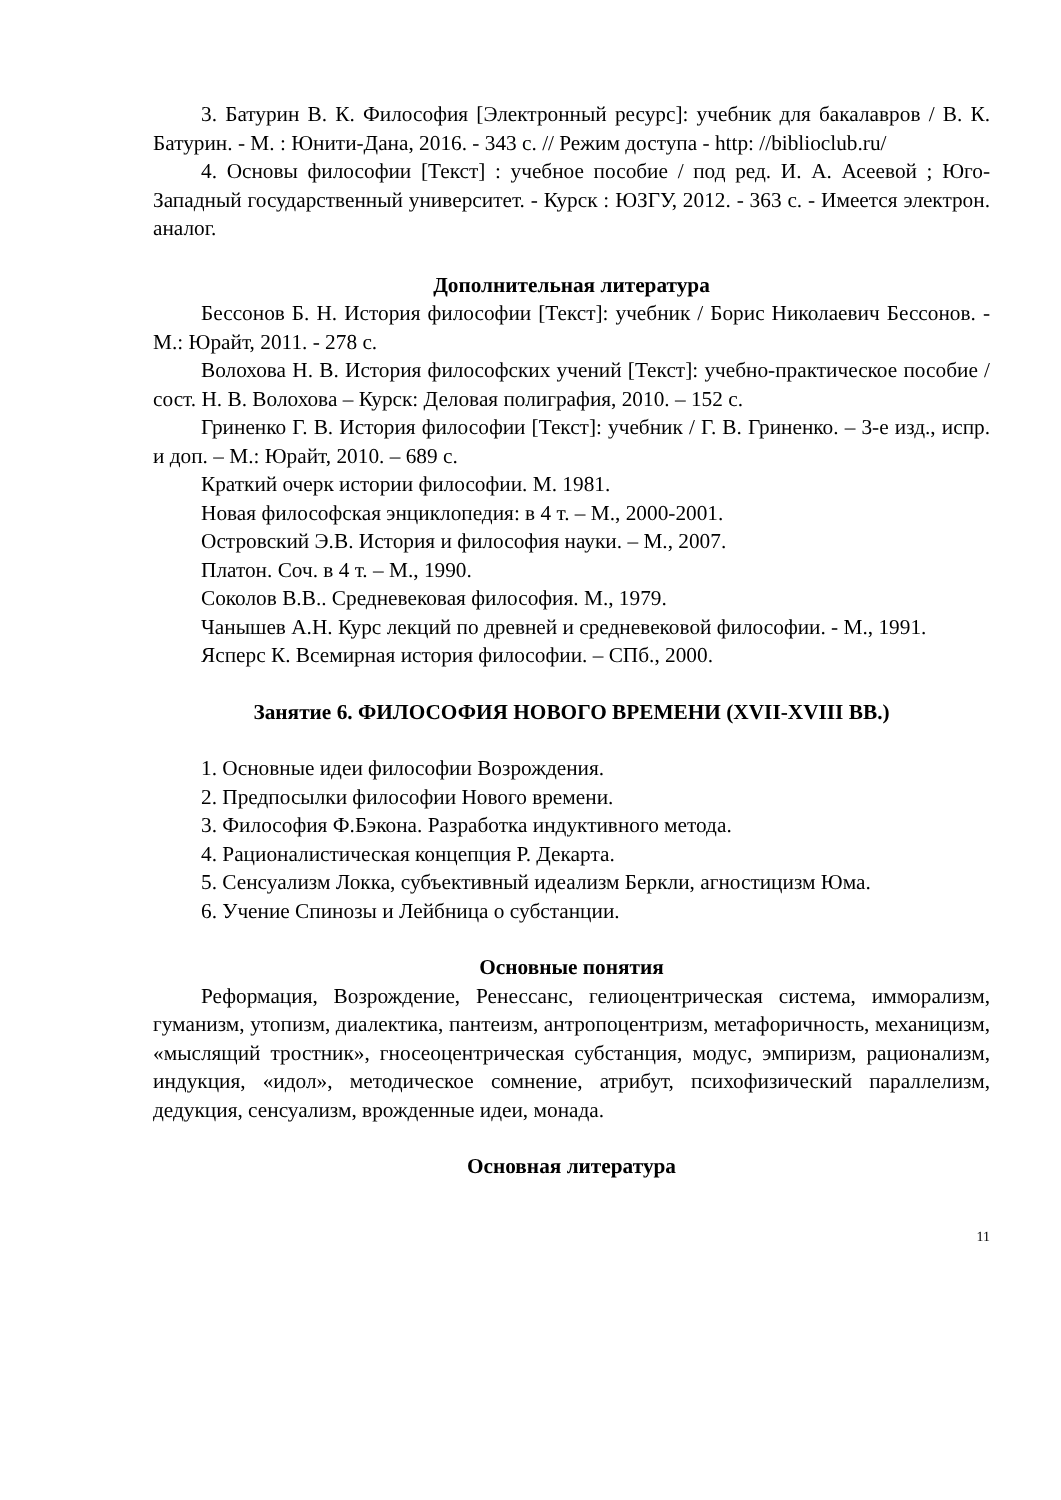3. Батурин В. К. Философия [Электронный ресурс]: учебник для бакалавров / В. К. Батурин. - М. : Юнити-Дана, 2016. - 343 с. // Режим доступа - http: //biblioclub.ru/
4. Основы философии [Текст] : учебное пособие / под ред. И. А. Асеевой ; Юго-Западный государственный университет. - Курск : ЮЗГУ, 2012. - 363 с. - Имеется электрон. аналог.
Дополнительная литература
Бессонов Б. Н. История философии [Текст]: учебник / Борис Николаевич Бессонов. - М.: Юрайт, 2011. - 278 с.
Волохова Н. В. История философских учений [Текст]: учебно-практическое пособие / сост. Н. В. Волохова – Курск: Деловая полиграфия, 2010. – 152 с.
Гриненко Г. В. История философии [Текст]: учебник / Г. В. Гриненко. – 3-е изд., испр. и доп. – М.: Юрайт, 2010. – 689 с.
Краткий очерк истории философии. М. 1981.
Новая философская энциклопедия: в 4 т. – М., 2000-2001.
Островский Э.В. История и философия науки. – М., 2007.
Платон. Соч. в 4 т. – М., 1990.
Соколов В.В.. Средневековая философия. М., 1979.
Чанышев А.Н. Курс лекций по древней и средневековой философии. - М., 1991.
Ясперс К. Всемирная история философии. – СПб., 2000.
Занятие 6. ФИЛОСОФИЯ НОВОГО ВРЕМЕНИ (XVII-XVIII ВВ.)
1. Основные идеи философии Возрождения.
2. Предпосылки философии Нового времени.
3. Философия Ф.Бэкона. Разработка индуктивного метода.
4. Рационалистическая концепция Р. Декарта.
5. Сенсуализм Локка, субъективный идеализм Беркли, агностицизм Юма.
6. Учение Спинозы и Лейбница о субстанции.
Основные понятия
Реформация, Возрождение, Ренессанс, гелиоцентрическая система, имморализм, гуманизм, утопизм, диалектика, пантеизм, антропоцентризм, метафоричность, механицизм, «мыслящий тростник», гносеоцентрическая субстанция, модус, эмпиризм, рационализм, индукция, «идол», методическое сомнение, атрибут, психофизический параллелизм, дедукция, сенсуализм, врожденные идеи, монада.
Основная литература
11